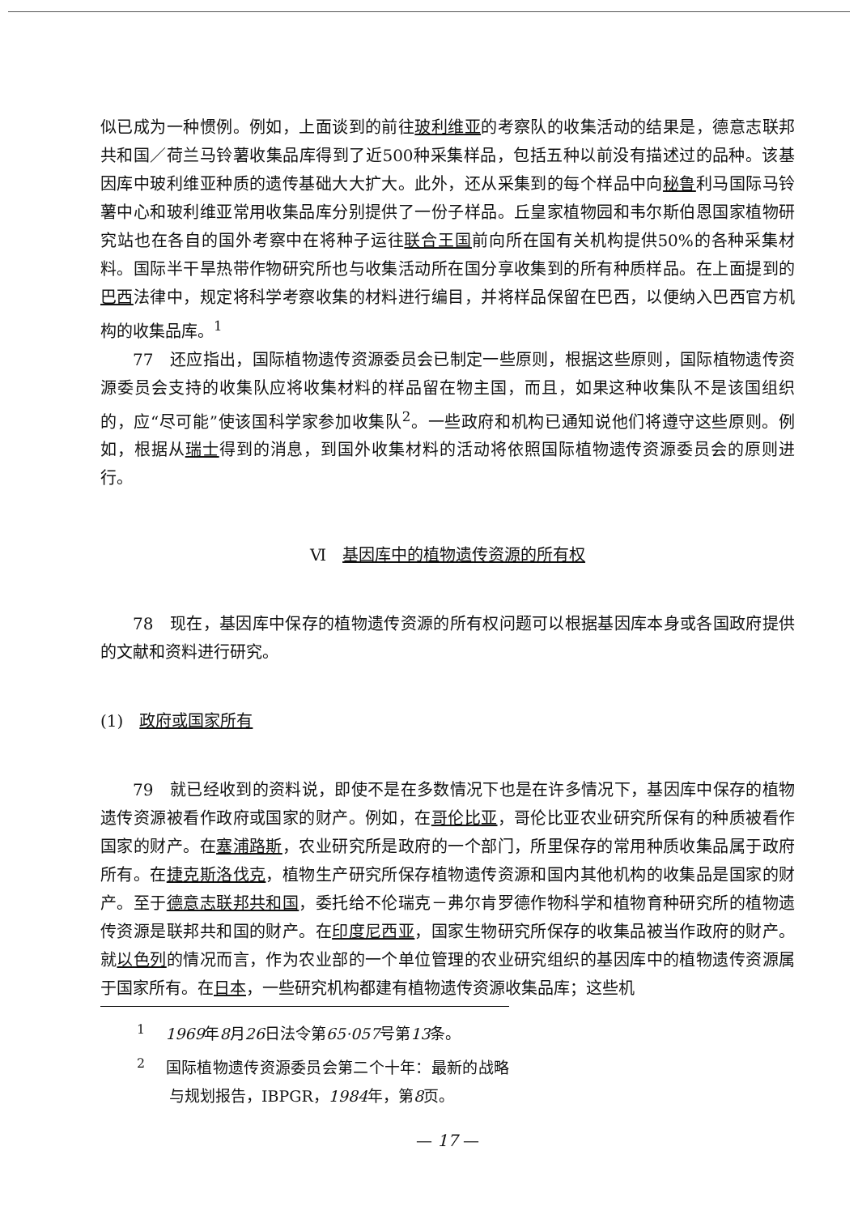似已成为一种惯例。例如，上面谈到的前往玻利维亚的考察队的收集活动的结果是，德意志联邦共和国／荷兰马铃薯收集品库得到了近500种采集样品，包括五种以前没有描述过的品种。该基因库中玻利维亚种质的遗传基础大大扩大。此外，还从采集到的每个样品中向秘鲁利马国际马铃薯中心和玻利维亚常用收集品库分别提供了一份子样品。丘皇家植物园和韦尔斯伯恩国家植物研究站也在各自的国外考察中在将种子运往联合王国前向所在国有关机构提供50%的各种采集材料。国际半干旱热带作物研究所也与收集活动所在国分享收集到的所有种质样品。在上面提到的巴西法律中，规定将科学考察收集的材料进行编目，并将样品保留在巴西，以便纳入巴西官方机构的收集品库。<sup>1</sup>
77　还应指出，国际植物遗传资源委员会已制定一些原则，根据这些原则，国际植物遗传资源委员会支持的收集队应将收集材料的样品留在物主国，而且，如果这种收集队不是该国组织的，应“尽可能”使该国科学家参加收集队<sup>2</sup>。一些政府和机构已通知说他们将遵守这些原则。例如，根据从瑞士得到的消息，到国外收集材料的活动将依照国际植物遗传资源委员会的原则进行。
Ⅵ　基因库中的植物遗传资源的所有权
78　现在，基因库中保存的植物遗传资源的所有权问题可以根据基因库本身或各国政府提供的文献和资料进行研究。
(1)　政府或国家所有
79　就已经收到的资料说，即使不是在多数情况下也是在许多情况下，基因库中保存的植物遗传资源被看作政府或国家的财产。例如，在哥伦比亚，哥伦比亚农业研究所保有的种质被看作国家的财产。在塞浦路斯，农业研究所是政府的一个部门，所里保存的常用种质收集品属于政府所有。在捷克斯洛伐克，植物生产研究所保存植物遗传资源和国内其他机构的收集品是国家的财产。至于德意志联邦共和国，委托给不伦瑞克－弗尔肯罗德作物科学和植物育种研究所的植物遗传资源是联邦共和国的财产。在印度尼西亚，国家生物研究所保存的收集品被当作政府的财产。就以色列的情况而言，作为农业部的一个单位管理的农业研究组织的基因库中的植物遗传资源属于国家所有。在日本，一些研究机构都建有植物遗传资源收集品库；这些机
<sup>1</sup> 　1969年8月26日法令第65·057号第13条。
<sup>2</sup> 　国际植物遗传资源委员会第二个十年：最新的战略与规划报告，IBPGR，1984年，第8页。
— 17 —